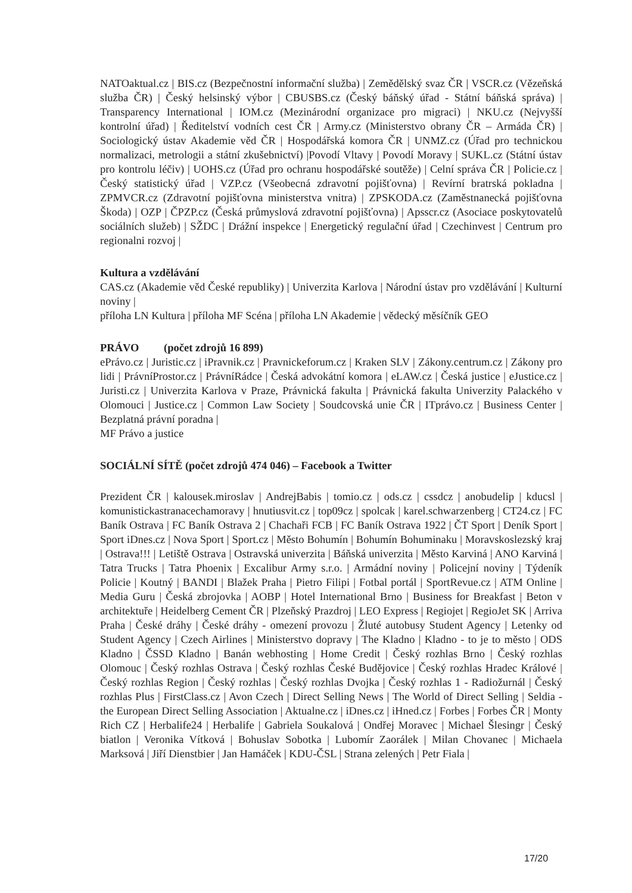NATOaktual.cz | BIS.cz (Bezpečnostní informační služba) | Zemědělský svaz ČR | VSCR.cz (Vězeňská služba ČR) | Český helsinský výbor | CBUSBS.cz (Český báňský úřad - Státní báňská správa) | Transparency International | IOM.cz (Mezinárodní organizace pro migraci) | NKU.cz (Nejvyšší kontrolní úřad) | Ředitelství vodních cest ČR | Army.cz (Ministerstvo obrany ČR – Armáda ČR) | Sociologický ústav Akademie věd ČR | Hospodářská komora ČR | UNMZ.cz (Úřad pro technickou normalizaci, metrologii a státní zkušebnictví) |Povodí Vltavy | Povodí Moravy | SUKL.cz (Státní ústav pro kontrolu léčiv) | UOHS.cz (Úřad pro ochranu hospodářské soutěže) | Celní správa ČR | Policie.cz | Český statistický úřad | VZP.cz (Všeobecná zdravotní pojišťovna) | Revírní bratrská pokladna | ZPMVCR.cz (Zdravotní pojišťovna ministerstva vnitra) | ZPSKODA.cz (Zaměstnanecká pojišťovna Škoda) | OZP | ČPZP.cz (Česká průmyslová zdravotní pojišťovna) | Apsscr.cz (Asociace poskytovatelů sociálních služeb) | SŽDC | Drážní inspekce | Energetický regulační úřad | Czechinvest | Centrum pro regionalni rozvoj |
Kultura a vzdělávání
CAS.cz (Akademie věd České republiky) | Univerzita Karlova | Národní ústav pro vzdělávání | Kulturní noviny |
příloha LN Kultura | příloha MF Scéna | příloha LN Akademie | vědecký měsíčník GEO
PRÁVO (počet zdrojů 16 899)
ePrávo.cz | Juristic.cz | iPravnik.cz | Pravnickeforum.cz | Kraken SLV | Zákony.centrum.cz | Zákony pro lidi | PrávníProstor.cz | PrávníRádce | Česká advokátní komora | eLAW.cz | Česká justice | eJustice.cz | Juristi.cz | Univerzita Karlova v Praze, Právnická fakulta | Právnická fakulta Univerzity Palackého v Olomouci | Justice.cz | Common Law Society | Soudcovská unie ČR | ITprávo.cz | Business Center | Bezplatná právní poradna |
MF Právo a justice
SOCIÁLNÍ SÍTĚ (počet zdrojů 474 046) – Facebook a Twitter
Prezident ČR | kalousek.miroslav | AndrejBabis | tomio.cz | ods.cz | cssdcz | anobudelip | kducsl | komunistickastranacechamoravy | hnutiusvit.cz | top09cz | spolcak | karel.schwarzenberg | CT24.cz | FC Baník Ostrava | FC Baník Ostrava 2 | Chachaři FCB | FC Baník Ostrava 1922 | ČT Sport | Deník Sport | Sport iDnes.cz | Nova Sport | Sport.cz | Město Bohumín | Bohumín Bohuminaku | Moravskoslezský kraj | Ostrava!!! | Letiště Ostrava | Ostravská univerzita | Báňská univerzita | Město Karviná | ANO Karviná | Tatra Trucks | Tatra Phoenix | Excalibur Army s.r.o. | Armádní noviny | Policejní noviny | Týdeník Policie | Koutný | BANDI | Blažek Praha | Pietro Filipi | Fotbal portál | SportRevue.cz | ATM Online | Media Guru | Česká zbrojovka | AOBP | Hotel International Brno | Business for Breakfast | Beton v architektuře | Heidelberg Cement ČR | Plzeňský Prazdroj | LEO Express | Regiojet | RegioJet SK | Arriva Praha | České dráhy | České dráhy - omezení provozu | Žluté autobusy Student Agency | Letenky od Student Agency | Czech Airlines | Ministerstvo dopravy | The Kladno | Kladno - to je to město | ODS Kladno | ČSSD Kladno | Banán webhosting | Home Credit | Český rozhlas Brno | Český rozhlas Olomouc | Český rozhlas Ostrava | Český rozhlas České Budějovice | Český rozhlas Hradec Králové | Český rozhlas Region | Český rozhlas | Český rozhlas Dvojka | Český rozhlas 1 - Radiožurnál | Český rozhlas Plus | FirstClass.cz | Avon Czech | Direct Selling News | The World of Direct Selling | Seldia - the European Direct Selling Association | Aktualne.cz | iDnes.cz | iHned.cz | Forbes | Forbes ČR | Monty Rich CZ | Herbalife24 | Herbalife | Gabriela Soukalová | Ondřej Moravec | Michael Šlesingr | Český biatlon | Veronika Vítková | Bohuslav Sobotka | Lubomír Zaorálek | Milan Chovanec | Michaela Marksová | Jiří Dienstbier | Jan Hamáček | KDU-ČSL | Strana zelených | Petr Fiala |
17/20